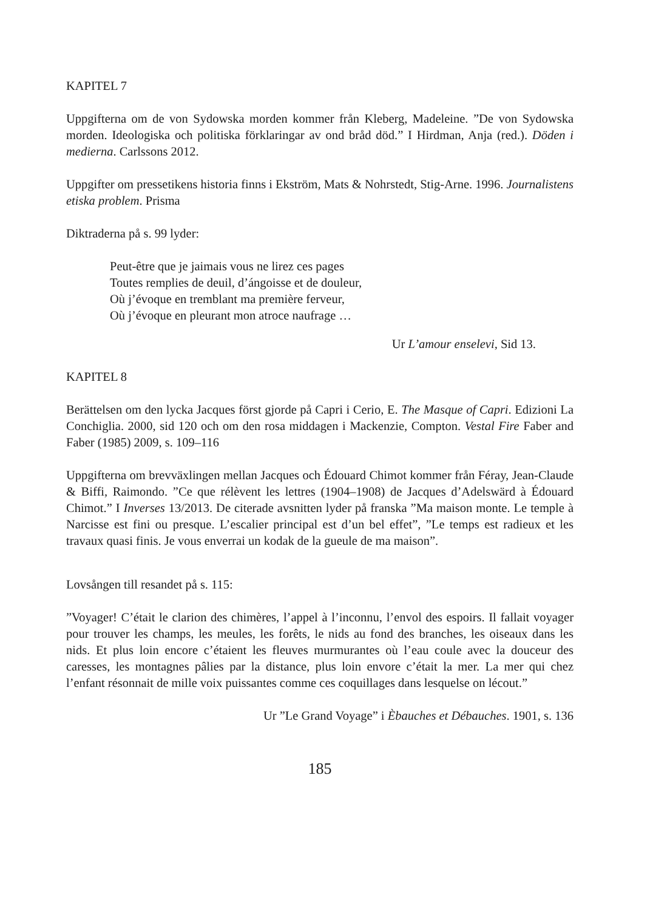KAPITEL 7
Uppgifterna om de von Sydowska morden kommer från Kleberg, Madeleine. ”De von Sydowska morden. Ideologiska och politiska förklaringar av ond bråd död.” I Hirdman, Anja (red.). Döden i medierna. Carlssons 2012.
Uppgifter om pressetikens historia finns i Ekström, Mats & Nohrstedt, Stig-Arne. 1996. Journalistens etiska problem. Prisma
Diktraderna på s. 99 lyder:
Peut-être que je jaimais vous ne lirez ces pages
Toutes remplies de deuil, d’ángoisse et de douleur,
Où j’évoque en tremblant ma première ferveur,
Où j’évoque en pleurant mon atroce naufrage …
Ur L’amour enselevi, Sid 13.
KAPITEL 8
Berättelsen om den lycka Jacques först gjorde på Capri i Cerio, E. The Masque of Capri. Edizioni La Conchiglia. 2000, sid 120 och om den rosa middagen i Mackenzie, Compton. Vestal Fire Faber and Faber (1985) 2009, s. 109–116
Uppgifterna om brevväxlingen mellan Jacques och Édouard Chimot kommer från Féray, Jean-Claude & Biffi, Raimondo. ”Ce que rélèvent les lettres (1904–1908) de Jacques d’Adelswärd à Édouard Chimot.” I Inverses 13/2013. De citerade avsnitten lyder på franska ”Ma maison monte. Le temple à Narcisse est fini ou presque. L’escalier principal est d’un bel effet”, ”Le temps est radieux et les travaux quasi finis. Je vous enverrai un kodak de la gueule de ma maison”.
Lovsången till resandet på s. 115:
”Voyager! C’était le clarion des chimères, l’appel à l’inconnu, l’envol des espoirs. Il fallait voyager pour trouver les champs, les meules, les forêts, le nids au fond des branches, les oiseaux dans les nids. Et plus loin encore c’étaient les fleuves murmurantes où l’eau coule avec la douceur des caresses, les montagnes pâlies par la distance, plus loin envore c’était la mer. La mer qui chez l’enfant résonnait de mille voix puissantes comme ces coquillages dans lesquelse on lécout.”
Ur ”Le Grand Voyage” i Èbauches et Débauches. 1901, s. 136
185